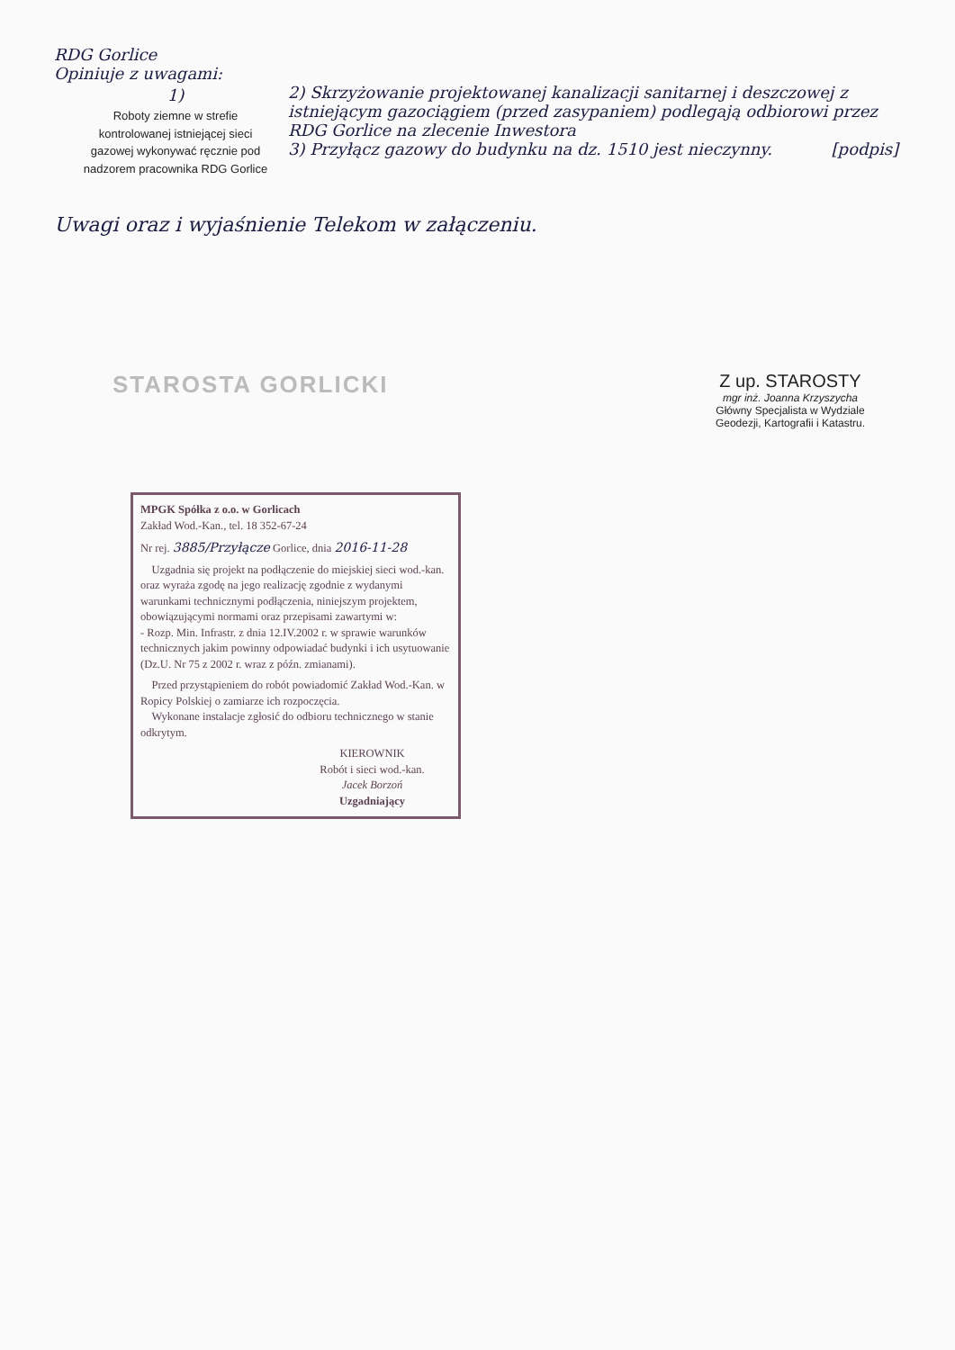RDG Gorlice
Opiniuje z uwagami:
1)
Roboty ziemne w strefie kontrolowanej istniejącej sieci gazowej wykonywać ręcznie pod nadzorem pracownika RDG Gorlice
2) Skrzyżowanie projektowanej kanalizacji sanitarnej i deszczowej z istniejącym gazociągiem (przed zasypaniem) podlegają odbiorowi przez RDG Gorlice na zlecenie Inwestora
3) Przyłącz gazowy do budynku na dz. 1510 jest nieczynny. [podpis]
Uwagi oraz i wyjaśnienie Telekom w załączeniu.
STAROSTA GORLICKI
Z up. STAROSTY
mgr inż. Joanna Krzyszycha
Główny Specjalista w Wydziale
Geodezji, Kartografii i Katastru.
MPGK Spółka z o.o. w Gorlicach
Zakład Wod.-Kan., tel. 18 352-67-24
Nr rej. 3885/Przyłącze Gorlice, dnia 2016-11-28
Uzgadnia się projekt na podłączenie do miejskiej sieci wod.-kan. oraz wyraża zgodę na jego realizację zgodnie z wydanymi warunkami technicznymi podłączenia, niniejszym projektem, obowiązującymi normami oraz przepisami zawartymi w:
- Rozp. Min. Infrastr. z dnia 12.IV.2002 r. w sprawie warunków technicznych jakim powinny odpowiadać budynki i ich usytuowanie (Dz.U. Nr 75 z 2002 r. wraz z późn. zmianami).
Przed przystąpieniem do robót powiadomić Zakład Wod.-Kan. w Ropicy Polskiej o zamiarze ich rozpoczęcia.
Wykonane instalacje zgłosić do odbioru technicznego w stanie odkrytym.
KIEROWNIK
Robót i sieci wod.-kan.
Jacek Borzoń
Uzgadniający